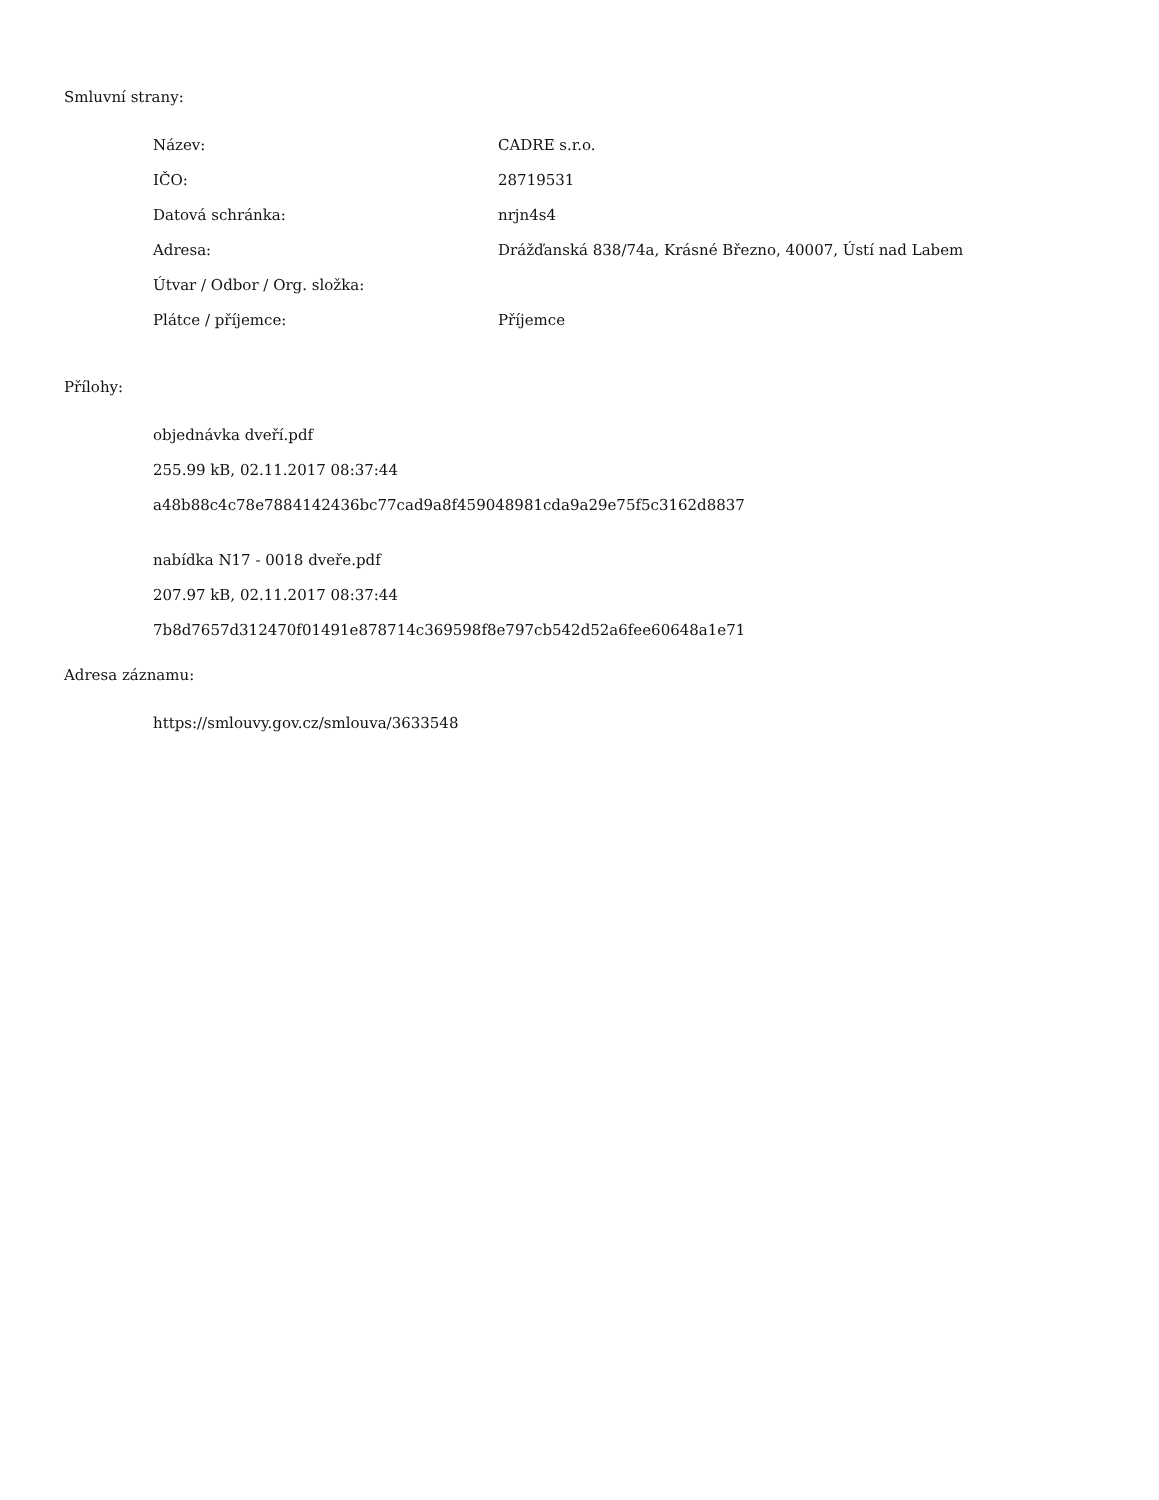Smluvní strany:
| Název: | CADRE s.r.o. |
| IČO: | 28719531 |
| Datová schránka: | nrjn4s4 |
| Adresa: | Drážďanská 838/74a, Krásné Březno, 40007, Ústí nad Labem |
| Útvar / Odbor / Org. složka: | |
| Plátce / příjemce: | Příjemce |
Přílohy:
objednávka dveří.pdf
255.99 kB, 02.11.2017 08:37:44
a48b88c4c78e7884142436bc77cad9a8f459048981cda9a29e75f5c3162d8837
nabídka N17 - 0018 dveře.pdf
207.97 kB, 02.11.2017 08:37:44
7b8d7657d312470f01491e878714c369598f8e797cb542d52a6fee60648a1e71
Adresa záznamu:
https://smlouvy.gov.cz/smlouva/3633548